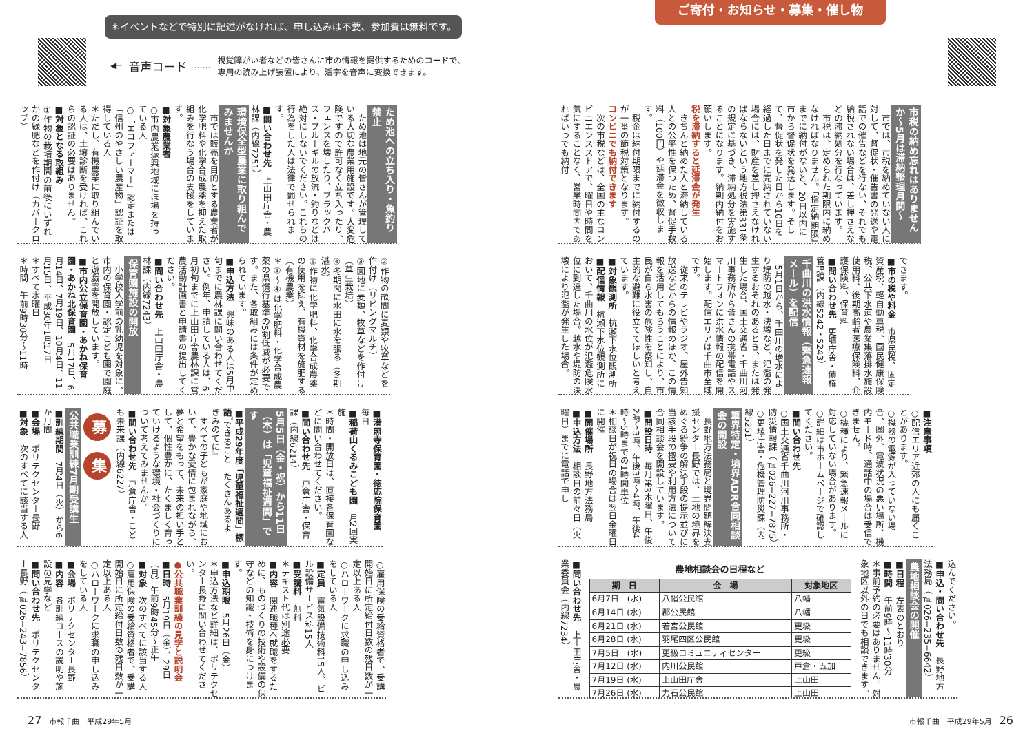ご寄付・お知らせ・募集・催し物
＊イベントなどで特別に記述がなければ、申し込みは不要、参加費は無料です。
◀─ 音声コード …… 視覚障がい者などの皆さんに市の情報を提供するためのコードで、
専用の読み上げ装置により、活字を音声に変換できます。
市税の納め忘れはありませんか〜5月は滞納整理月間〜
　市では、市税を納めていない人に対して、督促状・催告書の発送や電話での催告などを行ない、それでも納税されない場合は、差し押さえなどの滞納処分を行なっています。
　市税は、定められた期限内に納めなければなりません。「指定納期限」までに納付がないと、20日以内に市から督促状を発送します。そして、督促状を発した日から10日を経過した日までに完納されていない場合には、財産を差し押さえなければならないという地方税法第331条の規定に基づき、滞納処分を実施することになります。納期内納付をお願いします。
税を滞納すると延滞金が発生
　きちんと納めた人と滞納している人との公平性を保つため、督促手数料（100円）や延滞金を徴収します。
　税金は納付期限までに納付するのが一番の節税対策となります。
コンビニでも納付できます
　次の市税などは、全国の主なコンビニエンスストアで、曜日や時間を気にすることなく、営業時間内であればいつでも納付
できます。
■市の税や料金　市県民税、固定資産税、軽自動車税、国民健康保険税、公共下水道や農業集落排水施設使用料、後期高齢者医療保険料、介護保険料、保育料
■問い合わせ先　更埴庁舎・債権管理課（内線5242・5243）
千曲川の洪水情報（緊急速報メール）を配信
　5月1日から、千曲川の増水により堤防の越水・決壊など、氾濫の発生するおそれのあるとき、または発生した場合、国土交通省・千曲川河川事務所から皆さんの携帯電話やスマートフォンに洪水情報の配信を開始します。配信エリアは千曲市全域です。
　従来のテレビやラジオ、屋外告知放送などからの情報のほか、この情報を活用してもらうことにより、市民が自ら水害の危険性を察知し、自主的な避難に役立ててほしいと考えています。
■対象観測所　杭瀬下水位観測所
■配信情報　杭瀬下水位観測所において、千曲川の水位が氾濫危険水位に到達した場合。越水や堤防の決壊により氾濫が発生した場合。
■注意事項
○配信エリア近郊の人にも届くことがあります。
○機器の電源が入っていない場合、圏外、電波状況の悪い場所、機内モード時、通話中の場合は受信できません。
○機種により、緊急速報メールに対応していない場合があります。
○詳細は市ホームページで確認してください。
■問い合わせ先
○国土交通省千曲川河川事務所・防災情報課（℡026−227−7875）
○更埴庁舎・危機管理防災課（内線5251）
筆界特定・境界ADR合同相談会の開設
　長野地方法務局と境界問題解決支援センター長野では、土地の境界をめぐる紛争の解決手段の提示並びに当該手段の概要や利用方法について合同相談会を開設しています。
■開設日時　毎月第3木曜日、午後2時〜3時、午後3時〜4時、午後4時〜5時までの1時間単位
＊相談日が祝日の場合は翌日金曜日に開催
■開催場所　長野地方法務局
■申込方法　相談日の前々日（火曜日）までに電話で申し
込んでください。
■申込・問い合わせ先　長野地方法務局（℡026−235−6642）
農地相談会の開催
■日程　左表のとおり
■時間　午前9時〜11時30分
＊事前予約の必要はありません。対象地区以外の日でも相談できます。
農地相談会の日程など
| 期 日 | 会 場 | 対象地区 |
| --- | --- | --- |
| 6月7日 (水) | 八幡公民館 | 八幡 |
| 6月14日 (水) | 郡公民館 | 八幡 |
| 6月21日 (水) | 若宮公民館 | 更級 |
| 6月28日 (水) | 羽尾四区公民館 | 更級 |
| 7月5日 (水) | 更級コミュニティセンター | 更級 |
| 7月12日 (水) | 内川公民館 | 戸倉・五加 |
| 7月19日 (水) | 上山田庁舎 | 上山田 |
| 7月26日 (水) | 力石公民館 | 上山田 |
■問い合わせ先　上山田庁舎・農業委員会（内線7234）
市報千曲　平成29年5月　26
ため池への立ち入り・魚釣り禁止
　ため池は地元の皆さんが管理している大切な農業用施設です。大変危険ですので許可なく立ち入ったり、フェンスを壊したり、ブラックバス・ブルーギルの放流・釣りなどは絶対にしないでください。これらの行為をした人は法律で罰せられます。
■問い合わせ先　上山田庁舎・農林課（内線7251）
環境保全型農業に取り組んでみませんか
　市では販売を目的とする農業者が化学肥料や化学合成農薬を抑えた取組みを行なう場合の支援をしています。
■対象農業者
○市内農業振興地域にほ場を持っている人
○「エコファーマー」認定または「信州のやさしい農産物」認証を取得している人
＊ただし、有機農業に取り組んでいる人は、土壌診断を受ければ、これらの認証の必要はありません。
■対象となる取組み
①作物の栽培期間の前後にいずれかの緑肥などを作付け（カバークロップ）
②作物の畝間に麦類や牧草などを作付け（リビングマルチ）
③園地に麦類、牧草などを作付け（草生栽培）
④冬期間に水田に水を張る（冬期湛水）
⑤作物に化学肥料、化学合成農薬の使用を抑え、有機資材を施肥する（有機農業）
＊①〜④は化学肥料・化学合成農薬の県慣行基準の5割低減が必要です。また、各取組みには条件が定められています。
■申込方法　興味のある人は5月中旬までに農林課に問い合わせてください。例年、申請している人は、6月初旬までに上山田庁舎農林課に営農活動計画書と申請書の提出してください。
■問い合わせ先　上山田庁舎・農林課（内線7243）
保育園施設の開放
　小学校入学前の乳幼児を対象に、市内の保育園・認定こども園で園庭と遊戯室を開放しています。
■市内公立保育園・あかね保育園・あかね北保育園　5月17日、6月14日、7月19日、10月4日、11月15日、平成30年1月17日
＊すべて水曜日
＊時間　午前9時30分〜11時
■満照寺保育園・徳応院保育園　毎日
■稲荷山くるみこども園　月2回実施
＊時間・開放日は、直接各保育園などに問い合わせてください。
■問い合わせ先　戸倉庁舎・保育課（内線6214）
5月5日（金・祝）から11日（木）は「児童福祉週間」です
■平成29年度「児童福祉週間」標語『できること　たくさんあるよ　きみのてに』
　すべての子どもが家庭や地域において、豊かな愛情に包まれながら、夢と希望をもって、未来の担い手として、個性豊かに、たくましく育っていけるような環境・社会づくりについて考えてみませんか。
■問い合わせ先　戸倉庁舎・こども未来課（内線6227）
募集
公共職業訓練7月期受講生
■訓練期間　7月4日（火）から6か月間
■会場　ポリテクセンター長野
■対象　次のすべてに該当する人
○雇用保険の受給資格者で、受講開始日に所定給付日数の残日数が一定以上ある人
○ハローワークに求職の申し込みをしている人
■定員　電気設備技術科15人、ビル設備サービス科15人
■受講料　無料
＊テキスト代は別途必要
■内容　関連職種へ就職をするために、ものづくりの技術や設備の保守などの知識・技術を身につけます。
■申込期限　5月26日（金）
＊申込方法など詳細は、ポリテクセンター長野に問い合わせてください。
●公共職業訓練の見学と説明会
■日時　5月19日（金）、29日（月）午前9時45分〜正午
■対象　次のすべてに該当する人
○雇用保険の受給資格者で、受講開始日に所定給付日数の残日数が一定以上ある人
○ハローワークに求職の申し込みをしている人
■会場　ポリテクセンター長野
■内容　各訓練コースの説明や施設の見学など
■問い合わせ先　ポリテクセンター長野（℡026−243−7856）
27　市報千曲　平成29年5月